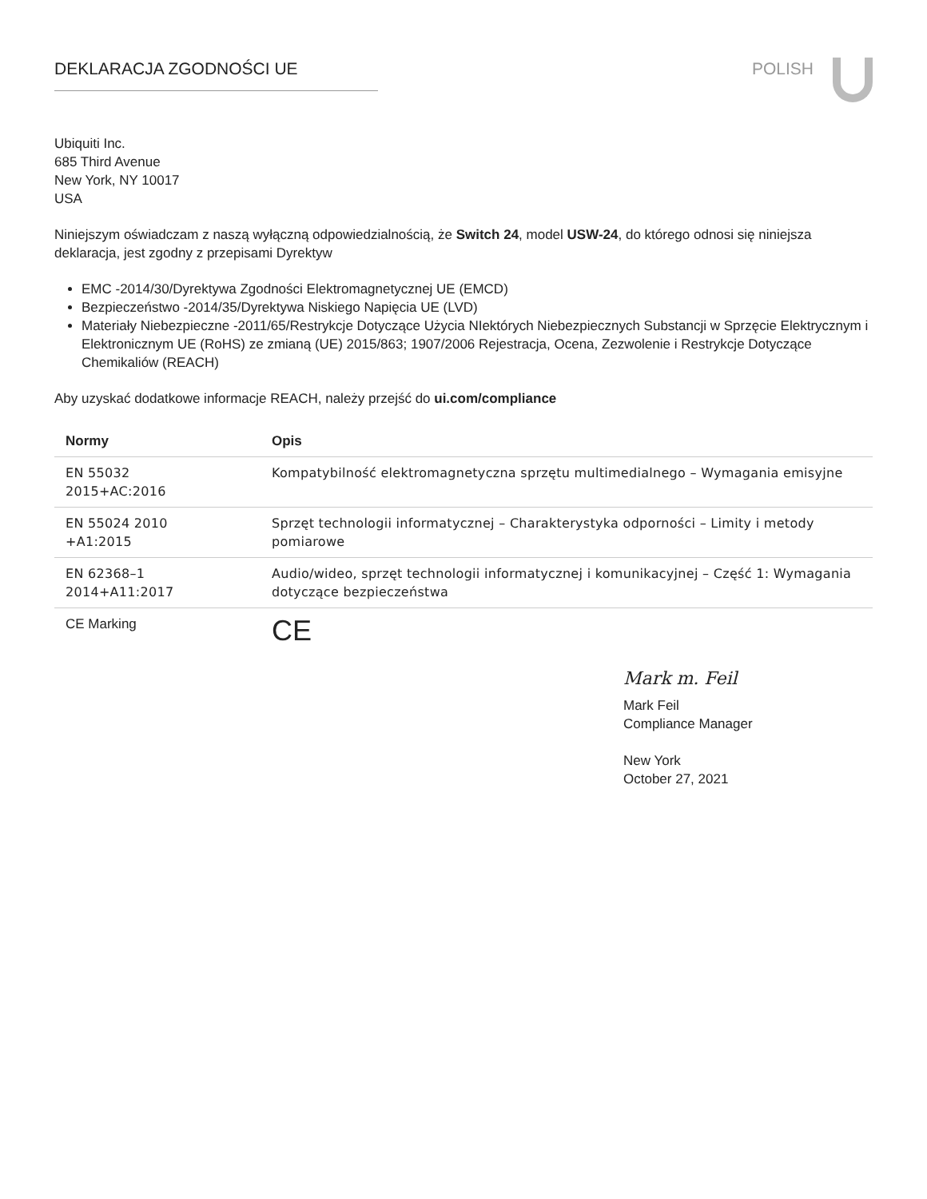DEKLARACJA ZGODNOŚCI UE POLISH
Ubiquiti Inc.
685 Third Avenue
New York, NY 10017
USA
Niniejszym oświadczam z naszą wyłączną odpowiedzialnością, że Switch 24, model USW-24, do którego odnosi się niniejsza deklaracja, jest zgodny z przepisami Dyrektyw
EMC -2014/30/Dyrektywa Zgodności Elektromagnetycznej UE (EMCD)
Bezpieczeństwo -2014/35/Dyrektywa Niskiego Napięcia UE (LVD)
Materiały Niebezpieczne -2011/65/Restrykcje Dotyczące Użycia NIektórych Niebezpiecznych Substancji w Sprzęcie Elektrycznym i Elektronicznym UE (RoHS) ze zmianą (UE) 2015/863; 1907/2006 Rejestracja, Ocena, Zezwolenie i Restrykcje Dotyczące Chemikaliów (REACH)
Aby uzyskać dodatkowe informacje REACH, należy przejść do ui.com/compliance
| Normy | Opis |
| --- | --- |
| EN 55032 2015+AC:2016 | Kompatybilność elektromagnetyczna sprzętu multimedialnego – Wymagania emisyjne |
| EN 55024 2010 +A1:2015 | Sprzęt technologii informatycznej – Charakterystyka odporności – Limity i metody pomiarowe |
| EN 62368–1 2014+A11:2017 | Audio/wideo, sprzęt technologii informatycznej i komunikacyjnej – Część 1: Wymagania dotyczące bezpieczeństwa |
| CE Marking | CE |
Mark m. Feil
Mark Feil
Compliance Manager
New York
October 27, 2021